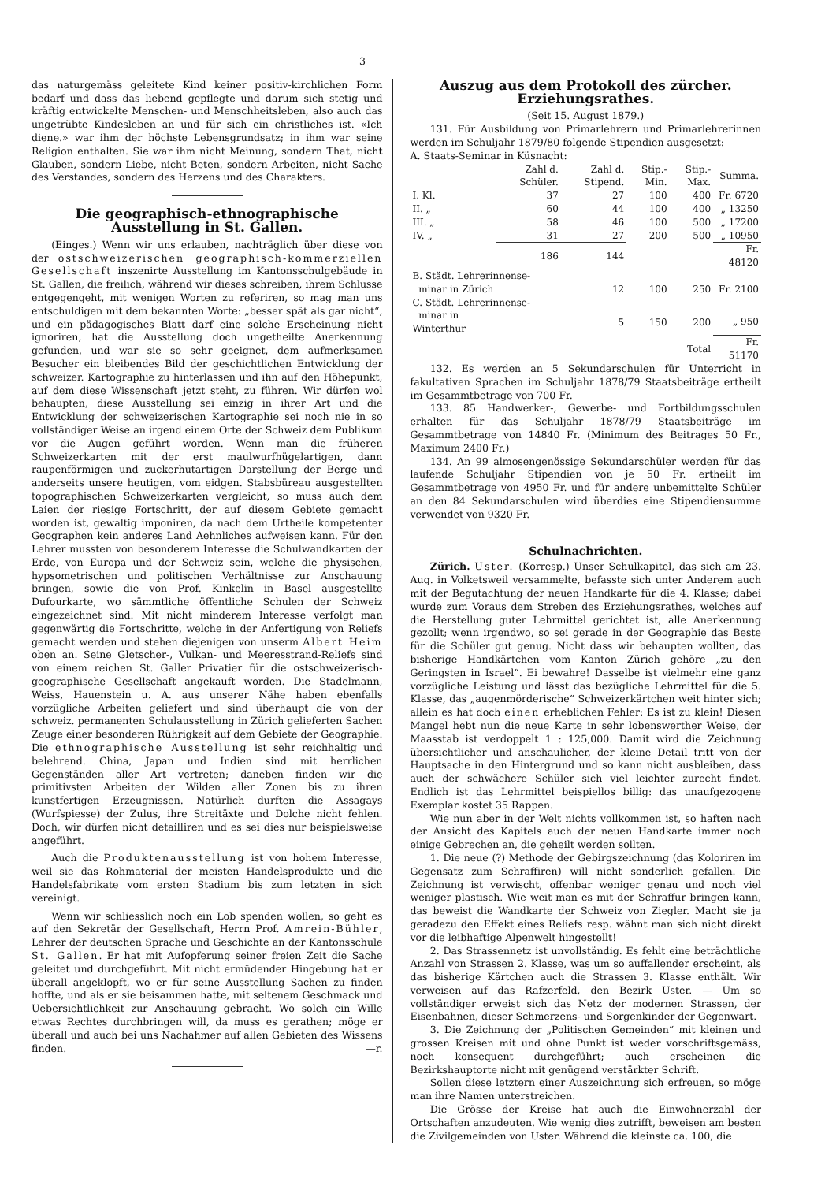3
das naturgemäss geleitete Kind keiner positiv-kirchlichen Form bedarf und dass das liebend gepflegte und darum sich stetig und kräftig entwickelte Menschen- und Menschheitsleben, also auch das ungetrübte Kindesleben an und für sich ein christliches ist. «Ich diene.» war ihm der höchste Lebensgrundsatz; in ihm war seine Religion enthalten. Sie war ihm nicht Meinung, sondern That, nicht Glauben, sondern Liebe, nicht Beten, sondern Arbeiten, nicht Sache des Verstandes, sondern des Herzens und des Charakters.
Die geographisch-ethnographische Ausstellung in St. Gallen.
(Einges.) Wenn wir uns erlauben, nachträglich über diese von der ostschweizerischen geographisch-kommerziellen Gesellschaft inszenirte Ausstellung im Kantonsschulgebäude in St. Gallen, die freilich, während wir dieses schreiben, ihrem Schlusse entgegengeht, mit wenigen Worten zu referiren, so mag man uns entschuldigen mit dem bekannten Worte: „besser spät als gar nicht“, und ein pädagogisches Blatt darf eine solche Erscheinung nicht ignoriren, hat die Ausstellung doch ungetheilte Anerkennung gefunden, und war sie so sehr geeignet, dem aufmerksamen Besucher ein bleibendes Bild der geschichtlichen Entwicklung der schweizer. Kartographie zu hinterlassen und ihn auf den Höhepunkt, auf dem diese Wissenschaft jetzt steht, zu führen. Wir dürfen wol behaupten, diese Ausstellung sei einzig in ihrer Art und die Entwicklung der schweizerischen Kartographie sei noch nie in so vollständiger Weise an irgend einem Orte der Schweiz dem Publikum vor die Augen geführt worden. Wenn man die früheren Schweizerkarten mit der erst maulwurfhügelartigen, dann raupenförmigen und zuckerhutartigen Darstellung der Berge und anderseits unsere heutigen, vom eidgen. Stabsbüreau ausgestellten topographischen Schweizerkarten vergleicht, so muss auch dem Laien der riesige Fortschritt, der auf diesem Gebiete gemacht worden ist, gewaltig imponiren, da nach dem Urtheile kompetenter Geographen kein anderes Land Aehnliches aufweisen kann. Für den Lehrer mussten von besonderem Interesse die Schulwandkarten der Erde, von Europa und der Schweiz sein, welche die physischen, hypsometrischen und politischen Verhältnisse zur Anschauung bringen, sowie die von Prof. Kinkelin in Basel ausgestellte Dufourkarte, wo sämmtliche öffentliche Schulen der Schweiz eingezeichnet sind. Mit nicht minderem Interesse verfolgt man gegenwärtig die Fortschritte, welche in der Anfertigung von Reliefs gemacht werden und stehen diejenigen von unserm Albert Heim oben an. Seine Gletscher-, Vulkan- und Meeresstrand-Reliefs sind von einem reichen St. Galler Privatier für die ostschweizerisch-geographische Gesellschaft angekauft worden. Die Stadelmann, Weiss, Hauenstein u. A. aus unserer Nähe haben ebenfalls vorzügliche Arbeiten geliefert und sind überhaupt die von der schweiz. permanenten Schulausstellung in Zürich gelieferten Sachen Zeuge einer besonderen Rührigkeit auf dem Gebiete der Geographie. Die ethnographische Ausstellung ist sehr reichhaltig und belehrend. China, Japan und Indien sind mit herrlichen Gegenständen aller Art vertreten; daneben finden wir die primitivsten Arbeiten der Wilden aller Zonen bis zu ihren kunstfertigen Erzeugnissen. Natürlich durften die Assagays (Wurfspiesse) der Zulus, ihre Streitäxte und Dolche nicht fehlen. Doch, wir dürfen nicht detailliren und es sei dies nur beispielsweise angeführt.
Auch die Produktenausstellung ist von hohem Interesse, weil sie das Rohmaterial der meisten Handelsprodukte und die Handelsfabrikate vom ersten Stadium bis zum letzten in sich vereinigt.
Wenn wir schliesslich noch ein Lob spenden wollen, so geht es auf den Sekretär der Gesellschaft, Herrn Prof. Amrein-Bühler, Lehrer der deutschen Sprache und Geschichte an der Kantonsschule St. Gallen. Er hat mit Aufopferung seiner freien Zeit die Sache geleitet und durchgeführt. Mit nicht ermüdender Hingebung hat er überall angeklopft, wo er für seine Ausstellung Sachen zu finden hoffte, und als er sie beisammen hatte, mit seltenem Geschmack und Uebersichtlichkeit zur Anschauung gebracht. Wo solch ein Wille etwas Rechtes durchbringen will, da muss es gerathen; möge er überall und auch bei uns Nachahmer auf allen Gebieten des Wissens finden. —r.
Auszug aus dem Protokoll des zürcher. Erziehungsrathes.
(Seit 15. August 1879.)
131. Für Ausbildung von Primarlehrern und Primarlehrerinnen werden im Schuljahr 1879/80 folgende Stipendien ausgesetzt:
A. Staats-Seminar in Küsnacht:
| | Zahl d. Schüler. | Zahl d. Stipend. | Stip.-Min. | Stip.-Max. | Summa. |
| --- | --- | --- | --- | --- | --- |
| I. Kl. | 37 | 27 | 100 | 400 | Fr. 6720 |
| II. „ | 60 | 44 | 100 | 400 | „ 13250 |
| III. „ | 58 | 46 | 100 | 500 | „ 17200 |
| IV. „ | 31 | 27 | 200 | 500 | „ 10950 |
| | 186 | 144 | | | Fr. 48120 |
| B. Städt. Lehrerinnense- | | | | | |
| minar in Zürich | | 12 | 100 | 250 | Fr. 2100 |
| C. Städt. Lehrerinnense- | | | | | |
| minar in Winterthur | | 5 | 150 | 200 | „ 950 |
| | | | | Total | Fr. 51170 |
132. Es werden an 5 Sekundarschulen für Unterricht in fakultativen Sprachen im Schuljahr 1878/79 Staatsbeiträge ertheilt im Gesammtbetrage von 700 Fr.
133. 85 Handwerker-, Gewerbe- und Fortbildungsschulen erhalten für das Schuljahr 1878/79 Staatsbeiträge im Gesammtbetrage von 14840 Fr. (Minimum des Beitrages 50 Fr., Maximum 2400 Fr.)
134. An 99 almosengenössige Sekundarschüler werden für das laufende Schuljahr Stipendien von je 50 Fr. ertheilt im Gesammtbetrage von 4950 Fr. und für andere unbemittelte Schüler an den 84 Sekundarschulen wird überdies eine Stipendiensumme verwendet von 9320 Fr.
Schulnachrichten.
Zürich. Uster. (Korresp.) Unser Schulkapitel, das sich am 23. Aug. in Volketsweil versammelte, befasste sich unter Anderem auch mit der Begutachtung der neuen Handkarte für die 4. Klasse; dabei wurde zum Voraus dem Streben des Erziehungsrathes, welches auf die Herstellung guter Lehrmittel gerichtet ist, alle Anerkennung gezollt; wenn irgendwo, so sei gerade in der Geographie das Beste für die Schüler gut genug. Nicht dass wir behaupten wollten, das bisherige Handkärtchen vom Kanton Zürich gehöre „zu den Geringsten in Israel“. Ei bewahre! Dasselbe ist vielmehr eine ganz vorzügliche Leistung und lässt das bezügliche Lehrmittel für die 5. Klasse, das „augenmörderische“ Schweizerkärtchen weit hinter sich; allein es hat doch einen erheblichen Fehler: Es ist zu klein! Diesen Mangel hebt nun die neue Karte in sehr lobenswerther Weise, der Maasstab ist verdoppelt 1 : 125,000. Damit wird die Zeichnung übersichtlicher und anschaulicher, der kleine Detail tritt von der Hauptsache in den Hintergrund und so kann nicht ausbleiben, dass auch der schwächere Schüler sich viel leichter zurecht findet. Endlich ist das Lehrmittel beispiellos billig: das unaufgezogene Exemplar kostet 35 Rappen.
Wie nun aber in der Welt nichts vollkommen ist, so haften nach der Ansicht des Kapitels auch der neuen Handkarte immer noch einige Gebrechen an, die geheilt werden sollten.
1. Die neue (?) Methode der Gebirgszeichnung (das Koloriren im Gegensatz zum Schraffiren) will nicht sonderlich gefallen. Die Zeichnung ist verwischt, offenbar weniger genau und noch viel weniger plastisch. Wie weit man es mit der Schraffur bringen kann, das beweist die Wandkarte der Schweiz von Ziegler. Macht sie ja geradezu den Effekt eines Reliefs resp. wähnt man sich nicht direkt vor die leibhaftige Alpenwelt hingestellt!
2. Das Strassennetz ist unvollständig. Es fehlt eine beträchtliche Anzahl von Strassen 2. Klasse, was um so auffallender erscheint, als das bisherige Kärtchen auch die Strassen 3. Klasse enthält. Wir verweisen auf das Rafzerfeld, den Bezirk Uster. — Um so vollständiger erweist sich das Netz der modernen Strassen, der Eisenbahnen, dieser Schmerzens- und Sorgenkinder der Gegenwart.
3. Die Zeichnung der „Politischen Gemeinden“ mit kleinen und grossen Kreisen mit und ohne Punkt ist weder vorschriftsgemäss, noch konsequent durchgeführt; auch erscheinen die Bezirkshauptorte nicht mit genügend verstärkter Schrift.
Sollen diese letztern einer Auszeichnung sich erfreuen, so möge man ihre Namen unterstreichen.
Die Grösse der Kreise hat auch die Einwohnerzahl der Ortschaften anzudeuten. Wie wenig dies zutrifft, beweisen am besten die Zivilgemeinden von Uster. Während die kleinste ca. 100, die